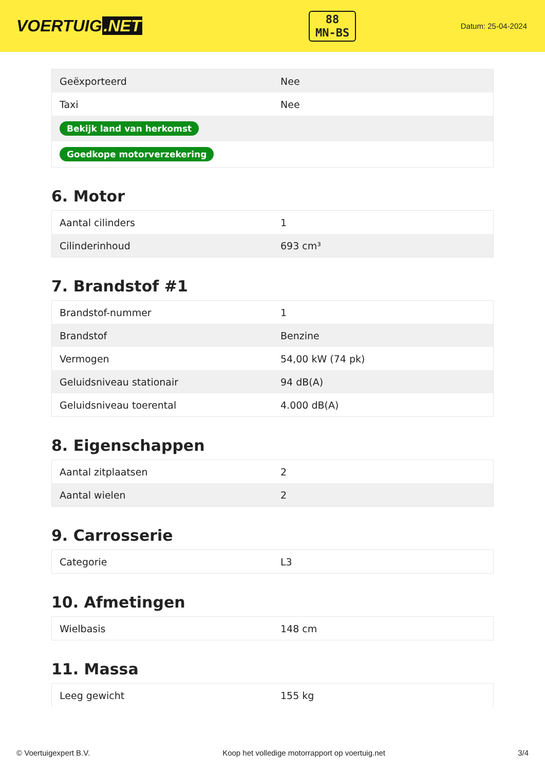VOERTUIG.NET
88
MN-BS
Datum: 25-04-2024
| Geëxporteerd | Nee |
| Taxi | Nee |
| Bekijk land van herkomst | |
| Goedkope motorverzekering | |
6. Motor
| Aantal cilinders | 1 |
| Cilinderinhoud | 693 cm³ |
7. Brandstof #1
| Brandstof-nummer | 1 |
| Brandstof | Benzine |
| Vermogen | 54,00 kW (74 pk) |
| Geluidsniveau stationair | 94 dB(A) |
| Geluidsniveau toerental | 4.000 dB(A) |
8. Eigenschappen
| Aantal zitplaatsen | 2 |
| Aantal wielen | 2 |
9. Carrosserie
| Categorie | L3 |
10. Afmetingen
| Wielbasis | 148 cm |
11. Massa
| Leeg gewicht | 155 kg |
© Voertuigexpert B.V. Koop het volledige motorrapport op voertuig.net 3/4